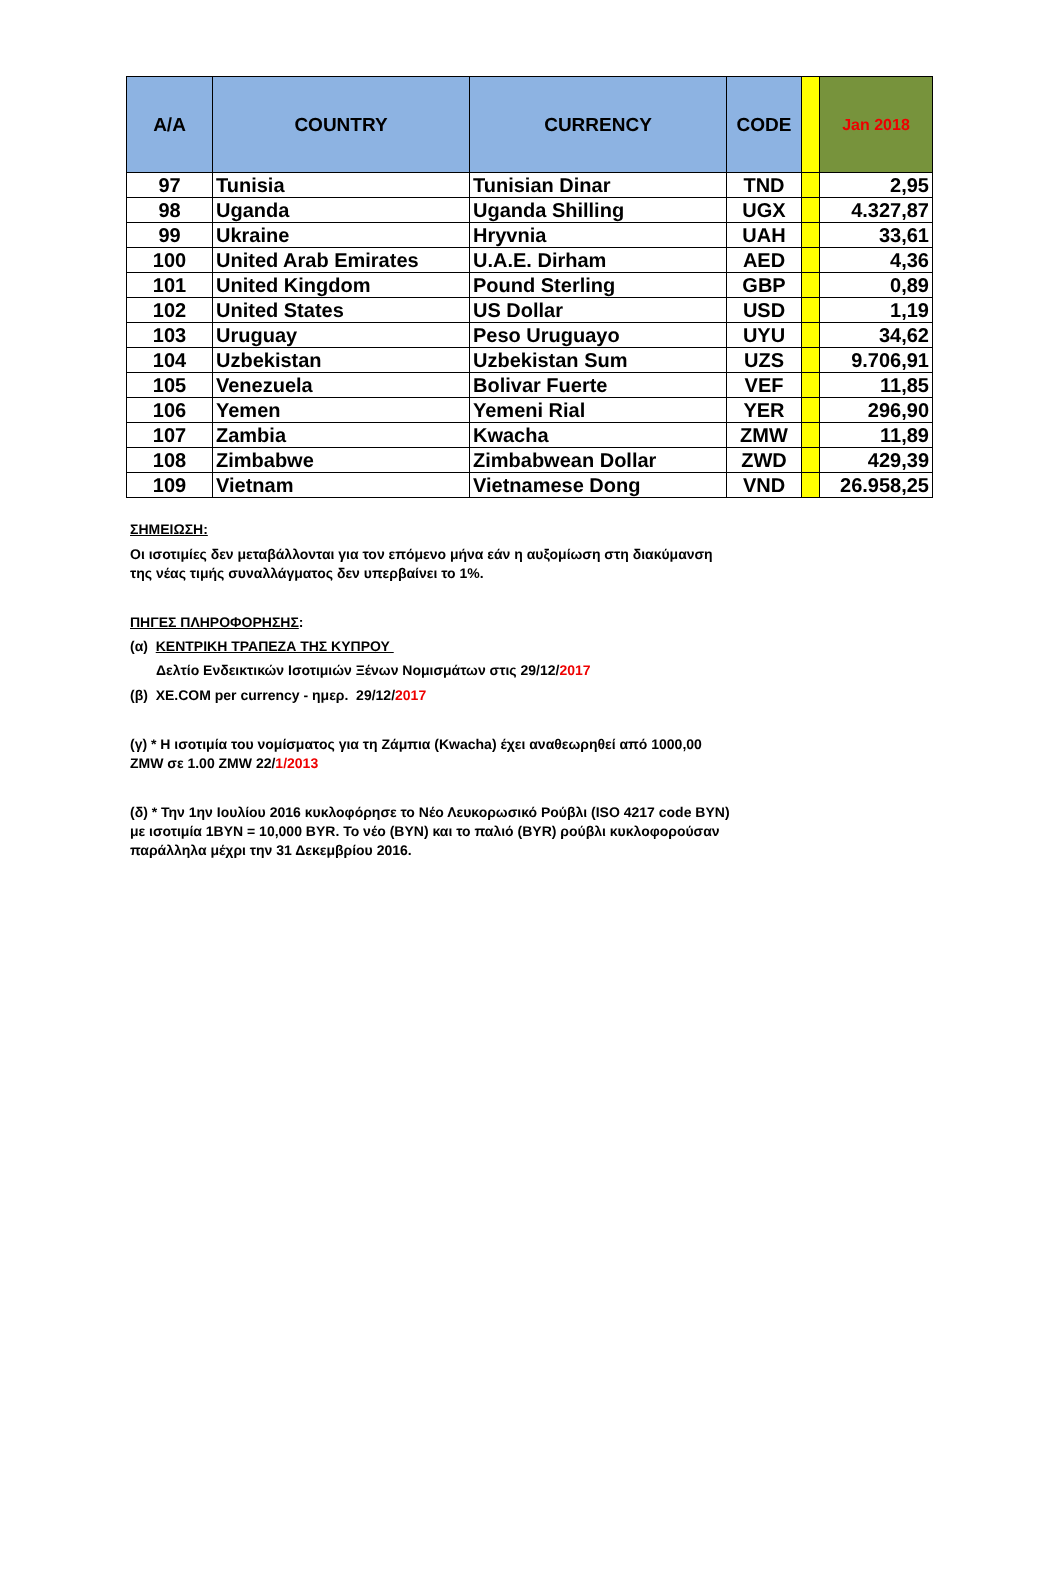| A/A | COUNTRY | CURRENCY | CODE | | Jan 2018 |
| --- | --- | --- | --- | --- | --- |
| 97 | Tunisia | Tunisian Dinar | TND | | 2,95 |
| 98 | Uganda | Uganda Shilling | UGX | | 4.327,87 |
| 99 | Ukraine | Hryvnia | UAH | | 33,61 |
| 100 | United Arab Emirates | U.A.E. Dirham | AED | | 4,36 |
| 101 | United Kingdom | Pound Sterling | GBP | | 0,89 |
| 102 | United States | US Dollar | USD | | 1,19 |
| 103 | Uruguay | Peso Uruguayo | UYU | | 34,62 |
| 104 | Uzbekistan | Uzbekistan Sum | UZS | | 9.706,91 |
| 105 | Venezuela | Bolivar Fuerte | VEF | | 11,85 |
| 106 | Yemen | Yemeni Rial | YER | | 296,90 |
| 107 | Zambia | Kwacha | ZMW | | 11,89 |
| 108 | Zimbabwe | Zimbabwean Dollar | ZWD | | 429,39 |
| 109 | Vietnam | Vietnamese Dong | VND | | 26.958,25 |
ΣΗΜΕΙΩΣΗ:
Οι ισοτιμίες δεν μεταβάλλονται για τον επόμενο μήνα εάν η αυξομίωση στη διακύμανση της νέας τιμής συναλλάγματος δεν υπερβαίνει το 1%.
ΠΗΓΕΣ ΠΛΗΡΟΦΟΡΗΣΗΣ:
(α) ΚΕΝΤΡΙΚΗ ΤΡΑΠΕΖΑ ΤΗΣ ΚΥΠΡΟΥ
Δελτίο Ενδεικτικών Ισοτιμιών Ξένων Νομισμάτων στις 29/12/2017
(β) XE.COM per currency - ημερ. 29/12/2017
(γ) * Η ισοτιμία του νομίσματος για τη Ζάμπια (Kwacha) έχει αναθεωρηθεί από 1000,00 ZMW σε 1.00 ZMW 22/1/2013
(δ) * Την 1ην Ιουλίου 2016 κυκλοφόρησε το Νέο Λευκορωσικό Ρούβλι (ISO 4217 code BYN) με ισοτιμία 1BYN = 10,000 BYR. Το νέο (BYN) και το παλιό (BYR) ρούβλι κυκλοφορούσαν παράλληλα μέχρι την 31 Δεκεμβρίου 2016.